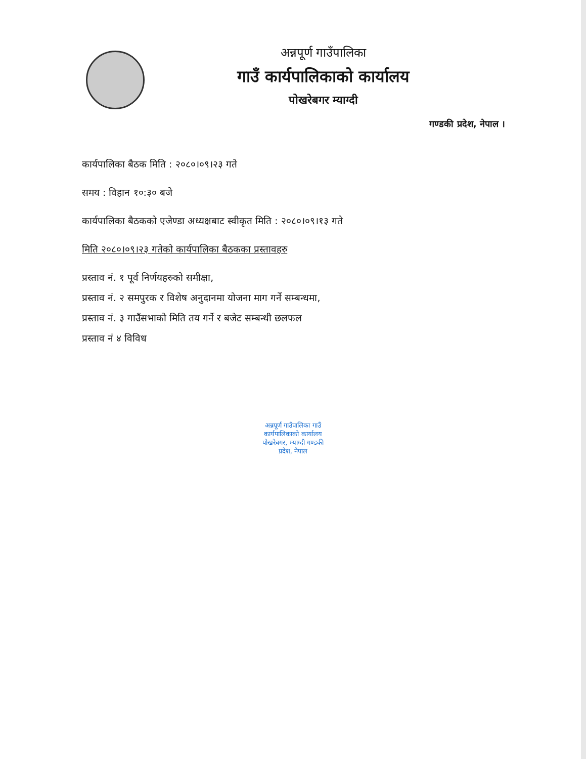अन्नपूर्ण गाउँपालिका
गाउँ कार्यपालिकाको कार्यालय
पोखरेबगर म्याग्दी
गण्डकी प्रदेश, नेपाल ।
कार्यपालिका बैठक मिति : २०८०।०९।२३ गते
समय : विहान १०:३० बजे
कार्यपालिका बैठकको एजेण्डा अध्यक्षबाट स्वीकृत मिति : २०८०।०९।१३ गते
मिति २०८०।०९।२३ गतेको कार्यपालिका बैठकका प्रस्तावहरु
प्रस्ताव नं. १ पूर्व निर्णयहरुको समीक्षा,
प्रस्ताव नं. २ समपुरक र विशेष अनुदानमा योजना माग गर्ने सम्बन्धमा,
प्रस्ताव नं. ३ गाउँसभाको मिति तय गर्ने र बजेट सम्बन्धी छलफल
प्रस्ताव नं ४ विविध
अन्नपूर्ण गाउँपालिका गाउँ कार्यपालिकाको कार्यालय पोखरेबगर, म्याग्दी गण्डकी प्रदेश, नेपाल